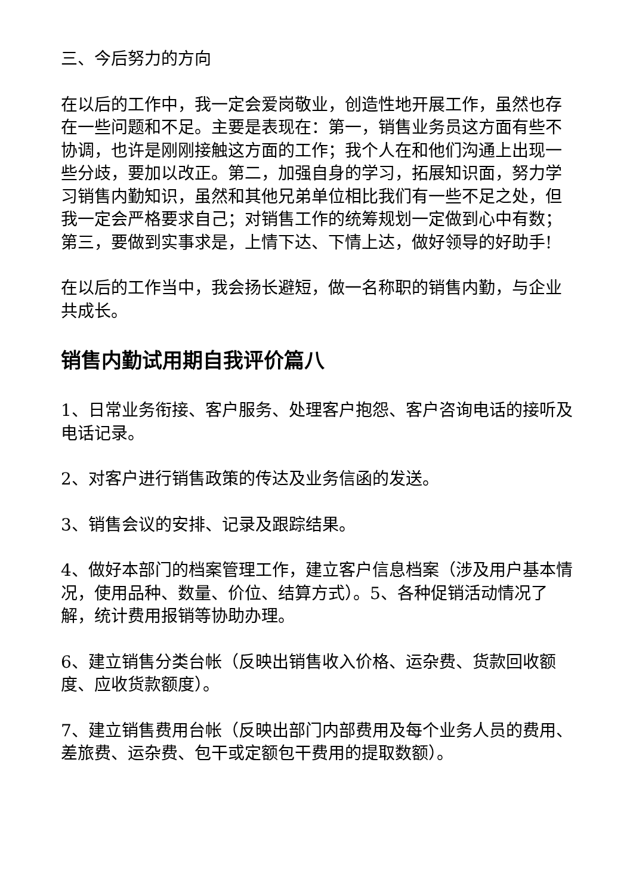三、今后努力的方向
在以后的工作中，我一定会爱岗敬业，创造性地开展工作，虽然也存在一些问题和不足。主要是表现在：第一，销售业务员这方面有些不协调，也许是刚刚接触这方面的工作；我个人在和他们沟通上出现一些分歧，要加以改正。第二，加强自身的学习，拓展知识面，努力学习销售内勤知识，虽然和其他兄弟单位相比我们有一些不足之处，但我一定会严格要求自己；对销售工作的统筹规划一定做到心中有数；第三，要做到实事求是，上情下达、下情上达，做好领导的好助手!
在以后的工作当中，我会扬长避短，做一名称职的销售内勤，与企业共成长。
销售内勤试用期自我评价篇八
1、日常业务衔接、客户服务、处理客户抱怨、客户咨询电话的接听及电话记录。
2、对客户进行销售政策的传达及业务信函的发送。
3、销售会议的安排、记录及跟踪结果。
4、做好本部门的档案管理工作，建立客户信息档案（涉及用户基本情况，使用品种、数量、价位、结算方式）。5、各种促销活动情况了解，统计费用报销等协助办理。
6、建立销售分类台帐（反映出销售收入价格、运杂费、货款回收额度、应收货款额度）。
7、建立销售费用台帐（反映出部门内部费用及每个业务人员的费用、差旅费、运杂费、包干或定额包干费用的提取数额）。